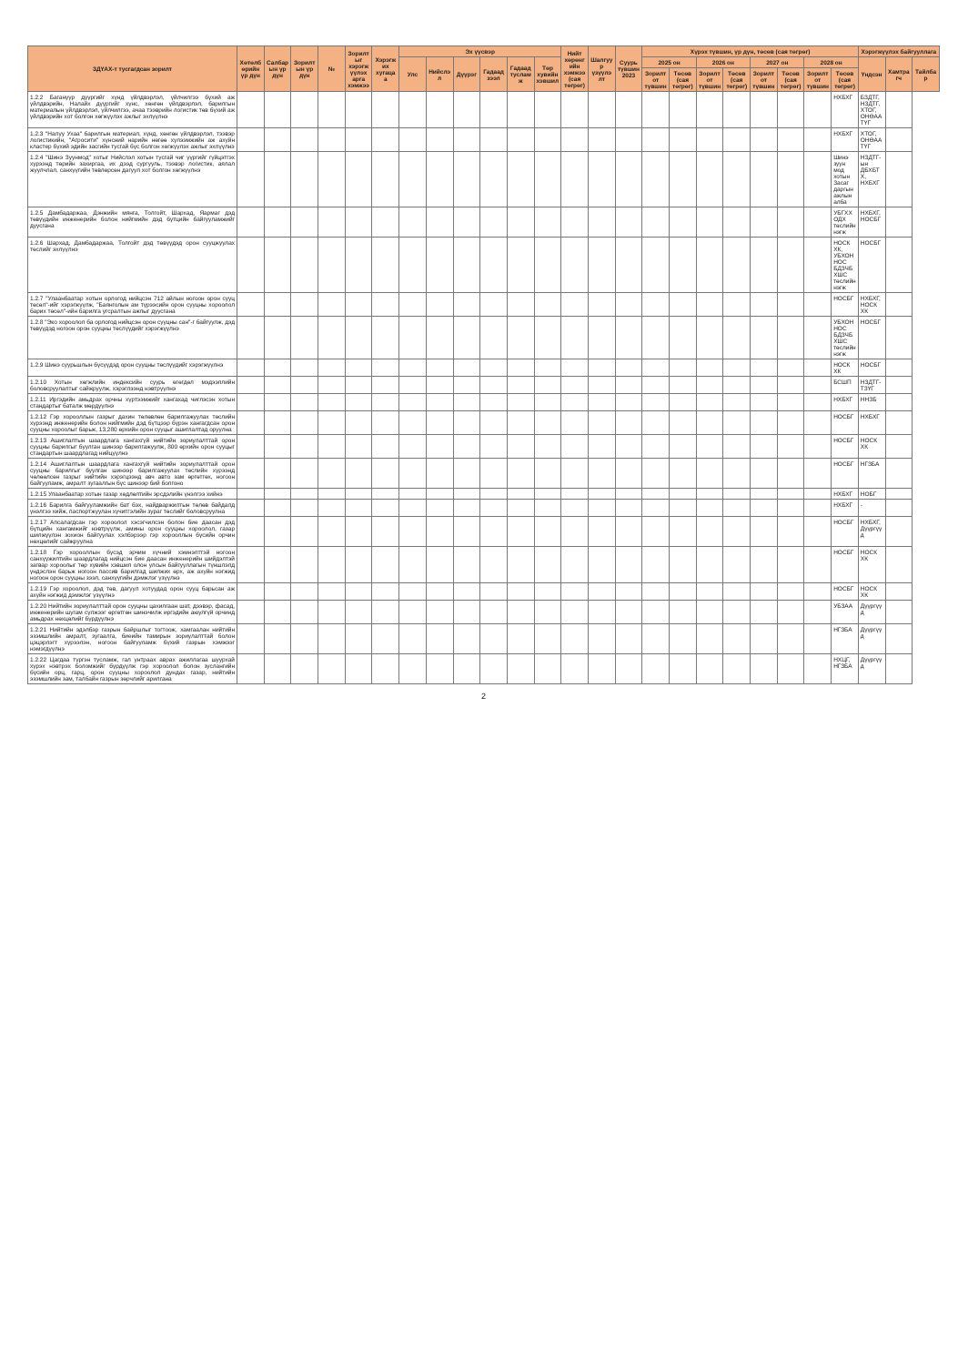| ЗДҮАХ-т тусгагдсан зорилт | Хөтөлбөрийн үр дүн | Салбарын үр дүн | Зорилтын үр дүн | № | Зорилтыг хэрэгжүүлэх арга хэмжээ | Хэрэгжих хугацаа | Эх үүсвэр | | | | | | Нийт хөрөнгийн хэмжээ (сая төгрөг) | Шалгуур үзүүлэлт | Суурь түвшин 2023 | Хүрэх түвшин, үр дүн, төсөв (сая төгрөг) | | | | | | | | Хэрэгжүүлэх байгууллага | | |
| --- | --- | --- | --- | --- | --- | --- | --- | --- | --- | --- | --- | --- | --- | --- | --- | --- | --- | --- | --- | --- | --- | --- | --- | --- | --- | --- |
| | | | | | | | Улс | Нийслэл | Дүүрэг | Гадаад зээл | Гадаад тусламж | Төр хувийн хэвшил | | | | 2025 он | | 2026 он | | 2027 он | | 2028 он | | Үндсэн | Хамтрагч | Тайлбар |
| | | | | | | | | | | | | | | | | Зорилтот түвшин | Төсөв (сая төгрөг) | Зорилтот түвшин | Төсөв (сая төгрөг) | Зорилтот түвшин | Төсөв (сая төгрөг) | Зорилтот түвшин | Төсөв (сая төгрөг) | | | |
| 1.2.2 Багануур дүүргийг хүнд үйлдвэрлэл, үйлчилгээ бүхий аж үйлдвэрийн, Налайх дүүргийг хүнс, хөнгөн үйлдвэрлэл, барилгын материалын үйлдвэрлэл, үйлчилгээ, ачаа тээврийн логистик төв бүхий аж үйлдвэрийн хот болгон хөгжүүлэх ажлыг эхлүүлнэ | | | | | | | | | | | | | | | | | | | | | | | НХБХГ | БЗДТГ, НЗДТГ, ХТОГ, ОНӨААТҮГ | | |
| 1.2.3 "Налуу Ухаа" барилгын материал, хүнд, хөнгөн үйлдвэрлэл, тээвэр логистикийн, "Агросити" хүнсний нарийн нөгөө хүлээмжийн аж ахуйн кластер бүхий эдийн засгийн тусгай бүс болгон хөгжүүлэх ажлыг эхлүүлнэ | | | | | | | | | | | | | | | | | | | | | | | НХБХГ | ХТОГ, ОНӨААТҮГ | | |
| 1.2.4 "Шинэ Зуунмод" хотыг Нийслэл хотын тусгай чиг үүргийг гүйцэтгэх хурээнд төрийн захиргаа, их дээд сургууль, тээвэр логистик, аялал жуулчлал, санхүүгийн төвлөрсөн дагуул хот болгон хөгжүүлнэ | | | | | | | | | | | | | | | | | | | | | | | Шинэ зуун мод хотын Засаг даргын ажлын алба | НЗДТГ-ын ДБХБТХ, НХБХГ | | |
| 1.2.5 Дамбадаржаа, Дэнжийн мянга, Толгойт, Шархад, Яармаг дэд төвүүдийн инженерийн болон нийгмийн дэд бүтцийн байгууламжийг дуусгана | | | | | | | | | | | | | | | | | | | | | | | УБГХХОДХ төслийн нэгж | НХБХГ, НОСБГ | | |
| 1.2.6 Шархад, Дамбадаржаа, Толгойт дэд төвүүдэд орон сууцжуулах төслийг эхлүүлнэ | | | | | | | | | | | | | | | | | | | | | | | НОСК ХК, УБХОННОС БДЗЧБХШС төслийн нэгж | НОСБГ | | |
| 1.2.7 "Улаанбаатар хотын орлогод нийцсэн 712 айлын ногоон орон сууц төсөл"-ийг хэрэгжүүлж, "Баянголын ам түрээсийн орон сууцны хороолол барих төсөл"-ийн барилга угсралтын ажлыг дуусгана | | | | | | | | | | | | | | | | | | | | | | | НОСБГ | НХБХГ, НОСК ХК | | |
| 1.2.8 "Эко хороолол ба орлогод нийцсэн орон сууцны сан"-г байгуулж, дэд төвүүдэд ногоон орон сууцны төслүүдийг хэрэгжүүлнэ | | | | | | | | | | | | | | | | | | | | | | | УБХОННОС БДЗЧБХШС төслийн нэгж | НОСБГ | | |
| 1.2.9 Шинэ суурьшлын бүсүүдэд орон сууцны төслүүдийг хэрэгжүүлнэ | | | | | | | | | | | | | | | | | | | | | | | НОСК ХК | НОСБГ | | |
| 1.2.10 Хотын хөгжлийн индексийн суурь өгөгдөл мэдээллийн боловсруулалтыг сайжруулж, хэрэглээнд нэвтрүүлнэ | | | | | | | | | | | | | | | | | | | | | | | БСШП | НЗДТГ-ТЗҮГ | | |
| 1.2.11 Иргэдийн амьдрах орчны хүртээмжийг хангахад чиглэсэн хотын стандартыг баталж мөрдүүлнэ | | | | | | | | | | | | | | | | | | | | | | | НХБХГ | ННЗБ | | |
| 1.2.12 Гэр хорооллын газрыг дахин төлөвлөн барилгажуулах төслийн хүрээнд инженерийн болон нийгмийн дэд бүтцээр бүрэн хангагдсан орон сууцны хороолыг барьж, 13,280 өрхийн орон сууцыг ашиглалтад оруулна | | | | | | | | | | | | | | | | | | | | | | | НОСБГ | НХБХГ | | |
| 1.2.13 Ашиглалтын шаардлага хангахгүй нийтийн зориулалттай орон сууцны барилгыг буулган шинээр барилгажуулж, 800 өрхийн орон сууцыг стандартын шаардлагад нийцүүлнэ | | | | | | | | | | | | | | | | | | | | | | | НОСБГ | НОСК ХК | | |
| 1.2.14 Ашиглалтын шаардлага хангахгүй нийтийн зориулалттай орон сууцны барилгыг буулган шинээр барилгажуулах төслийн хүрээнд чөлөөлсөн газрыг нийтийн хэрэгцээнд авч авто зам өргөтгөх, ногоон байгууламж, амралт зугаалгын бүс шинээр бий болгоно | | | | | | | | | | | | | | | | | | | | | | | НОСБГ | НГЗБА | | |
| 1.2.15 Улаанбаатар хотын газар хөдлөлтийн эрсдэлийн үнэлгээ хийнэ | | | | | | | | | | | | | | | | | | | | | | | НХБХГ | НОБГ | | |
| 1.2.16 Барилга байгууламжийн бат бэх, найдваржилтын төлөв байдалд үнэлгээ хийж, паспортжуулан хүчитгэлийн зураг төслийг боловсруулна | | | | | | | | | | | | | | | | | | | | | | | НХБХГ | - | | |
| 1.2.17 Апсалагдсан гэр хороолол хэсэгчилсэн болон бие даасан дэд бүтцийн хангамжийг нэвтрүүлж, амины орон сууцны хороолол, газар шилжүүлэн зохион байгуулах хэлбэрээр гэр хорооллын бүсийн орчин нөхцөлийг сайжруулна | | | | | | | | | | | | | | | | | | | | | | | НОСБГ | НХБХГ, Дүүргүүд | | |
| 1.2.18 Гэр хорооллын бүсэд эрчим хүчний хэмнэлттэй ногоон санхүүжилтийн шаардлагад нийцсэн бие даасан инженерийн шийдэлтэй загвар хороолыг төр хувийн хэвшил олон улсын байгууллагын түншлэлд үндэслэн барьж ногоон пассив барилгад шилжих өрх, аж ахуйн нэгжид ногоон орон сууцны зээл, санхүүгийн дэмжлэг үзүүлнэ | | | | | | | | | | | | | | | | | | | | | | | НОСБГ | НОСК ХК | | |
| 1.2.19 Гэр хороолол, дэд төв, дагуул хотуудад орон сууц барьсан аж ахуйн нэгжид дэмжлэг үзүүлнэ | | | | | | | | | | | | | | | | | | | | | | | НОСБГ | НОСК ХК | | |
| 1.2.20 Нийтийн зориулалттай орон сууцны цахилгаан шат, дээвэр, фасад, инженерийн шугам сүлжээг өргөтгөн шинэчилж иргэдийн аюулгүй орчинд амьдрах нөхцөлийг бүрдүүлнэ | | | | | | | | | | | | | | | | | | | | | | | УБЗАА | Дүүргүүд | | |
| 1.2.21 Нийтийн эдэлбэр газрын байршлыг тогтоож, хамгаалан нийтийн эзэмшлийн амралт, зугаалга, биеийн тамирын зориулалттай болон цэцэрлэгт хүрээлэн, ногоон байгууламж бүхий газрын хэмжээг нэмэгдүүлнэ | | | | | | | | | | | | | | | | | | | | | | | НГЗБА | Дүүргүүд | | |
| 1.2.22 Цагдаа түргэн тусламж, гал унтраах аврах ажиллагаа шуурхай хүрэх нэвтрэх боломжийг бүрдүүлж гэр хороолол болон зуслангийн бүсийн орц, гарц, орон сууцны хороолол дундах газар, нийтийн эзэмшлийн зам, талбайн газрын зөрчлийг арилгана | | | | | | | | | | | | | | | | | | | | | | | НХЦГ, НГЗБА | Дүүргүүд | | |
2